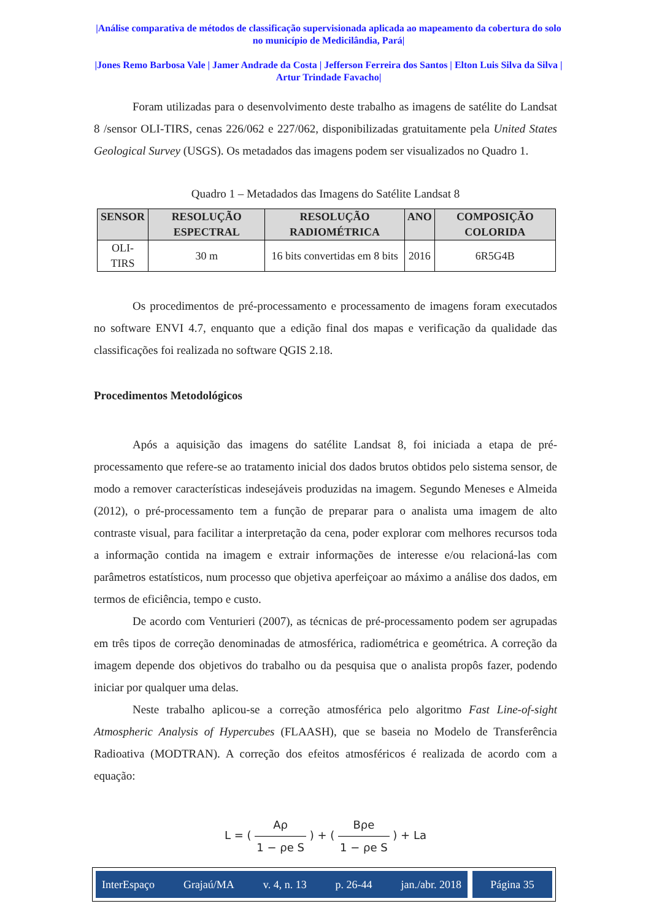|Análise comparativa de métodos de classificação supervisionada aplicada ao mapeamento da cobertura do solo no município de Medicilândia, Pará|
|Jones Remo Barbosa Vale | Jamer Andrade da Costa | Jefferson Ferreira dos Santos | Elton Luis Silva da Silva | Artur Trindade Favacho|
Foram utilizadas para o desenvolvimento deste trabalho as imagens de satélite do Landsat 8 /sensor OLI-TIRS, cenas 226/062 e 227/062, disponibilizadas gratuitamente pela United States Geological Survey (USGS). Os metadados das imagens podem ser visualizados no Quadro 1.
Quadro 1 – Metadados das Imagens do Satélite Landsat 8
| SENSOR | RESOLUÇÃO ESPECTRAL | RESOLUÇÃO RADIOMÉTRICA | ANO | COMPOSIÇÃO COLORIDA |
| --- | --- | --- | --- | --- |
| OLI-TIRS | 30 m | 16 bits convertidas em 8 bits | 2016 | 6R5G4B |
Os procedimentos de pré-processamento e processamento de imagens foram executados no software ENVI 4.7, enquanto que a edição final dos mapas e verificação da qualidade das classificações foi realizada no software QGIS 2.18.
Procedimentos Metodológicos
Após a aquisição das imagens do satélite Landsat 8, foi iniciada a etapa de pré-processamento que refere-se ao tratamento inicial dos dados brutos obtidos pelo sistema sensor, de modo a remover características indesejáveis produzidas na imagem. Segundo Meneses e Almeida (2012), o pré-processamento tem a função de preparar para o analista uma imagem de alto contraste visual, para facilitar a interpretação da cena, poder explorar com melhores recursos toda a informação contida na imagem e extrair informações de interesse e/ou relacioná-las com parâmetros estatísticos, num processo que objetiva aperfeiçoar ao máximo a análise dos dados, em termos de eficiência, tempo e custo.
De acordo com Venturieri (2007), as técnicas de pré-processamento podem ser agrupadas em três tipos de correção denominadas de atmosférica, radiométrica e geométrica. A correção da imagem depende dos objetivos do trabalho ou da pesquisa que o analista propôs fazer, podendo iniciar por qualquer uma delas.
Neste trabalho aplicou-se a correção atmosférica pelo algoritmo Fast Line-of-sight Atmospheric Analysis of Hypercubes (FLAASH), que se baseia no Modelo de Transferência Radioativa (MODTRAN). A correção dos efeitos atmosféricos é realizada de acordo com a equação:
L = ( Aρ 1 − ρe S ) + ( Bρe 1 − ρe S ) + La
InterEspaço Grajaú/MA v. 4, n. 13 p. 26-44 jan./abr. 2018
Página 35